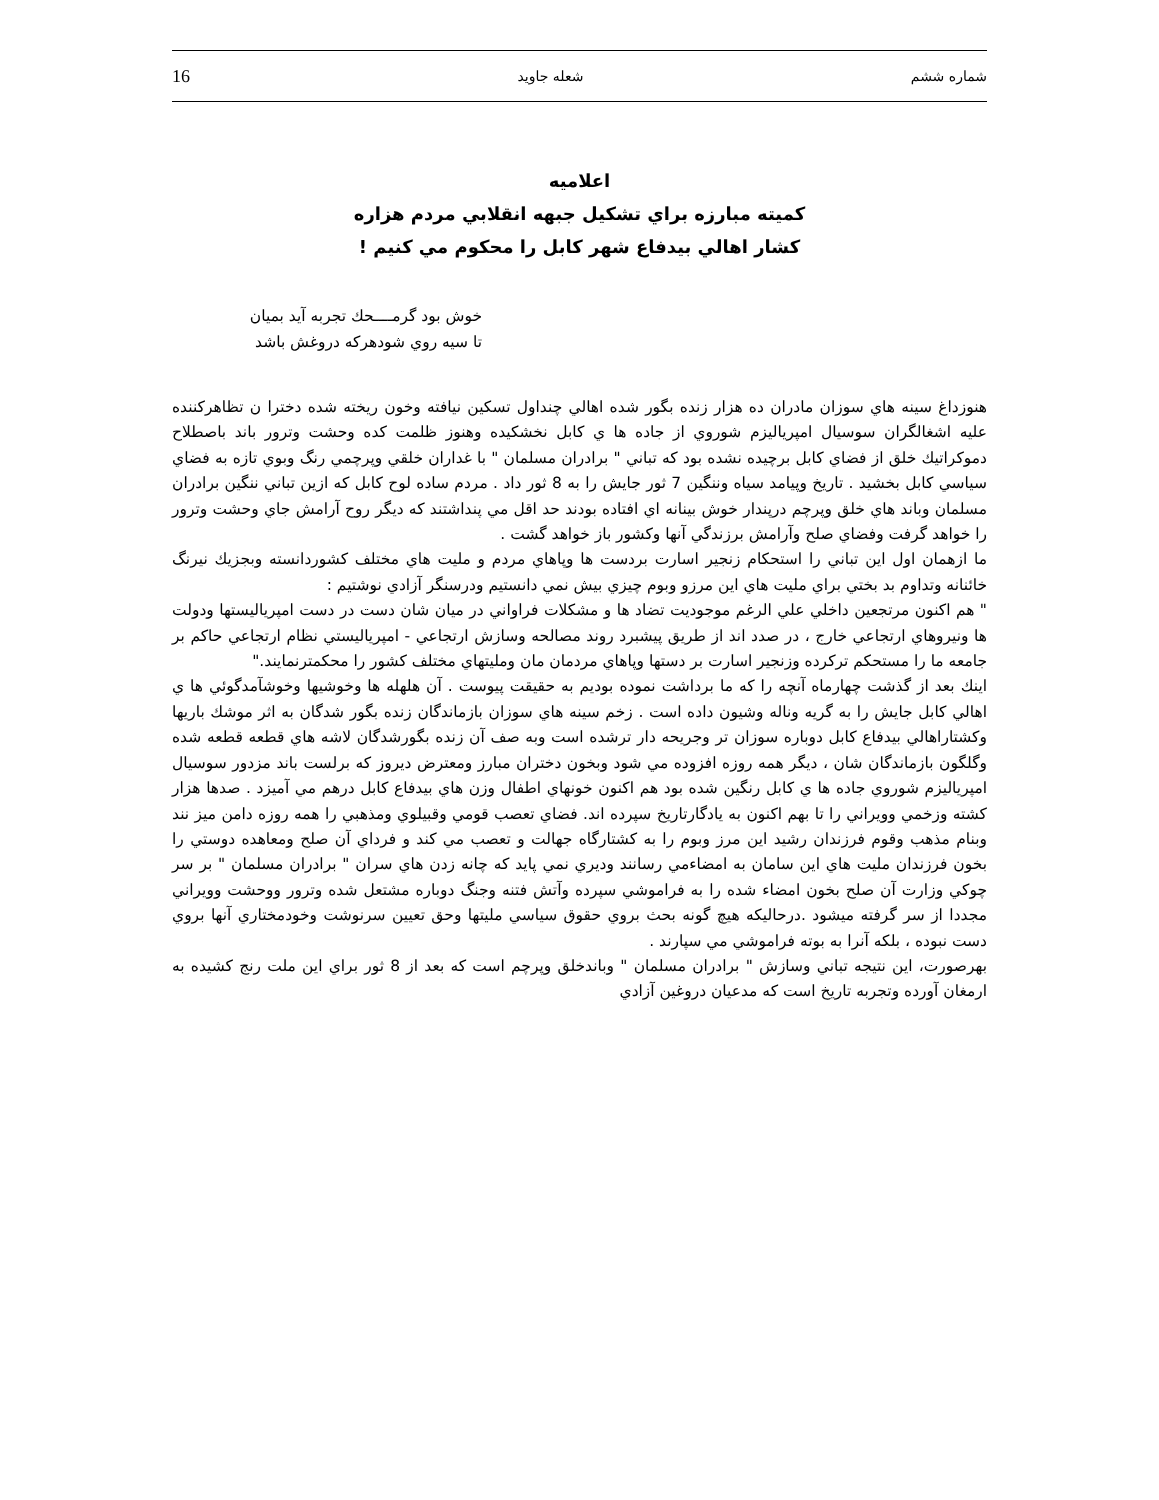شماره ششم شعله جاويد 16
اعلاميه
كميته مبارزه براي تشكيل جبهه انقلابي مردم هزاره
كشار اهالي بيدفاع شهر كابل را محكوم مي كنيم !
خوش بود گرمــــحك تجربه آيد بميان
تا سيه روي شودهركه دروغش باشد
هنوزداغ سينه هاي سوزان مادران ده هزار زنده بگور شده اهالي چنداول تسكين نيافته وخون ريخته شده دخترا ن تظاهركننده عليه اشغالگران سوسيال امپرياليزم شوروي از جاده ها ي كابل نخشكيده وهنوز ظلمت كده وحشت وترور باند باصطلاح دموكراتيك خلق از فضاي كابل برچيده نشده بود كه تباني " برادران مسلمان " با غداران خلقي وپرچمي رنگ وبوي تازه به فضاي سياسي كابل بخشيد . تاريخ وپيامد سياه وننگين 7 ثور جايش را به 8 ثور داد . مردم ساده لوح كابل كه ازين تباني ننگين برادران مسلمان وباند هاي خلق وپرچم درپندار خوش بينانه اي افتاده بودند حد اقل مي پنداشتند كه ديگر روح آرامش جاي وحشت وترور را خواهد گرفت وفضاي صلح وآرامش برزندگي آنها وكشور باز خواهد گشت .
ما ازهمان اول اين تباني را استحكام زنجير اسارت بردست ها وپاهاي مردم و مليت هاي مختلف كشوردانسته وبجزيك نيرنگ خائنانه وتداوم بد بختي براي مليت هاي اين مرزو وبوم چيزي بيش نمي دانستيم ودرسنگر آزادي نوشتيم :
" هم اكنون مرتجعين داخلي علي الرغم موجوديت تضاد ها و مشكلات فراواني در ميان شان دست در دست امپرياليستها ودولت ها ونيروهاي ارتجاعي خارج ، در صدد اند از طريق پيشبرد روند مصالحه وسازش ارتجاعي - امپرياليستي نظام ارتجاعي حاكم بر جامعه ما را مستحكم تركرده وزنجير اسارت بر دستها وپاهاي مردمان مان ومليتهاي مختلف كشور را محكمترنمايند."
اينك بعد از گذشت چهارماه آنچه را كه ما برداشت نموده بوديم به حقيقت پيوست . آن هلهله ها وخوشيها وخوشآمدگوئي ها ي اهالي كابل جايش را به گريه وناله وشيون داده است . زخم سينه هاي سوزان بازماندگان زنده بگور شدگان به اثر موشك باريها وكشتاراهالي بيدفاع كابل دوباره سوزان تر وجريحه دار ترشده است وبه صف آن زنده بگورشدگان لاشه هاي قطعه قطعه شده وگلگون بازماندگان شان ، ديگر همه روزه افزوده مي شود وبخون دختران مبارز ومعترض ديروز كه برلست باند مزدور سوسيال امپرياليزم شوروي جاده ها ي كابل رنگين شده بود هم اكنون خونهاي اطفال وزن هاي بيدفاع كابل درهم مي آميزد . صدها هزار كشته وزخمي وويراني را تا بهم اكنون به يادگارتاريخ سپرده اند. فضاي تعصب قومي وقبيلوي ومذهبي را همه روزه دامن ميز نند وبنام مذهب وقوم فرزندان رشيد اين مرز وبوم را به كشتارگاه جهالت و تعصب مي كند و فرداي آن صلح ومعاهده دوستي را بخون فرزندان مليت هاي اين سامان به امضاءمي رسانند وديري نمي پايد كه چانه زدن هاي سران " برادران مسلمان " بر سر چوكي وزارت آن صلح بخون امضاء شده را به فراموشي سپرده وآتش فتنه وجنگ دوباره مشتعل شده وترور ووحشت وويراني مجددا از سر گرفته ميشود .درحاليكه هيچ گونه بحث بروي حقوق سياسي مليتها وحق تعيين سرنوشت وخودمختاري آنها بروي دست نبوده ، بلكه آنرا به بوته فراموشي مي سپارند .
بهرصورت، اين نتيجه تباني وسازش " برادران مسلمان " وباندخلق وپرچم است كه بعد از 8 ثور براي اين ملت رنج كشيده به ارمغان آورده وتجربه تاريخ است كه مدعيان دروغين آزادي